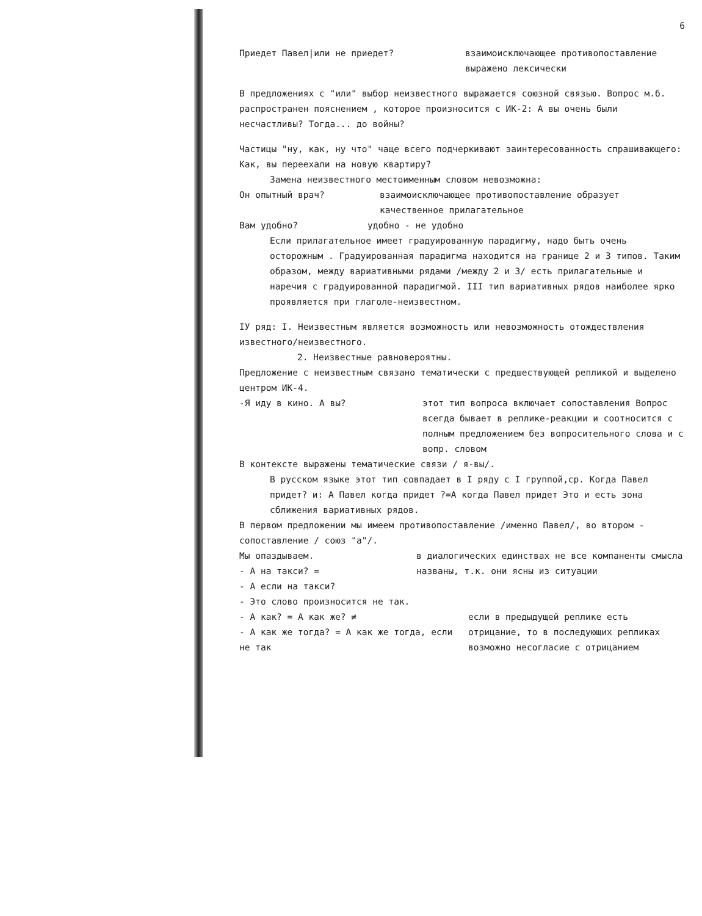6
Приедет Павел|или не приедет? взаимоисключающее противопоставление выражено лексически
В предложениях с "или" выбор неизвестного выражается союзной связью. Вопрос м.б. распространен пояснением , которое произносится с ИК-2: А вы очень были несчастливы? Тогда... до войны?
Частицы "ну, как, ну что" чаще всего подчеркивают заинтересованность спрашивающего: Как, вы переехали на новую квартиру?
Замена неизвестного местоименным словом невозможна:
Он опытный врач? взаимоисключающее противопоставление образует качественное прилагательное
Вам удобно? удобно - не удобно
Если прилагательное имеет градуированную парадигму, надо быть очень осторожным . Градуированная парадигма находится на границе 2 и 3 типов. Таким образом, между вариативными рядами /между 2 и 3/ есть прилагательные и наречия с градуированной парадигмой. III тип вариативных рядов наиболее ярко проявляется при глаголе-неизвестном.
IУ ряд: I. Неизвестным является возможность или невозможность отождествления известного/неизвестного.
2. Неизвестные равновероятны.
Предложение с неизвестным связано тематически с предшествующей репликой и выделено центром ИК-4.
-Я иду в кино. А вы? этот тип вопроса включает сопоставления Вопрос всегда бывает в реплике-реакции и соотносится с полным предложением без вопросительного слова и с вопр. словом
В контексте выражены тематические связи / я-вы/.
В русском языке этот тип совпадает в I ряду с I группой,ср. Когда Павел придет? и: А Павел когда придет ?=А когда Павел придет Это и есть зона сближения вариативных рядов.
В первом предложении мы имеем противопоставление /именно Павел/, во втором - сопоставление / союз "а"/.
Мы опаздываем.
- А на такси? =
- А если на такси?
в диалогических единствах не все компаненты смысла названы, т.к. они ясны из ситуации
- Это слово произносится не так.
- А как? = А как же? ≠
- А как же тогда? = А как же тогда, если не так
если в предыдущей реплике есть отрицание, то в последующих репликах возможно несогласие с отрицанием